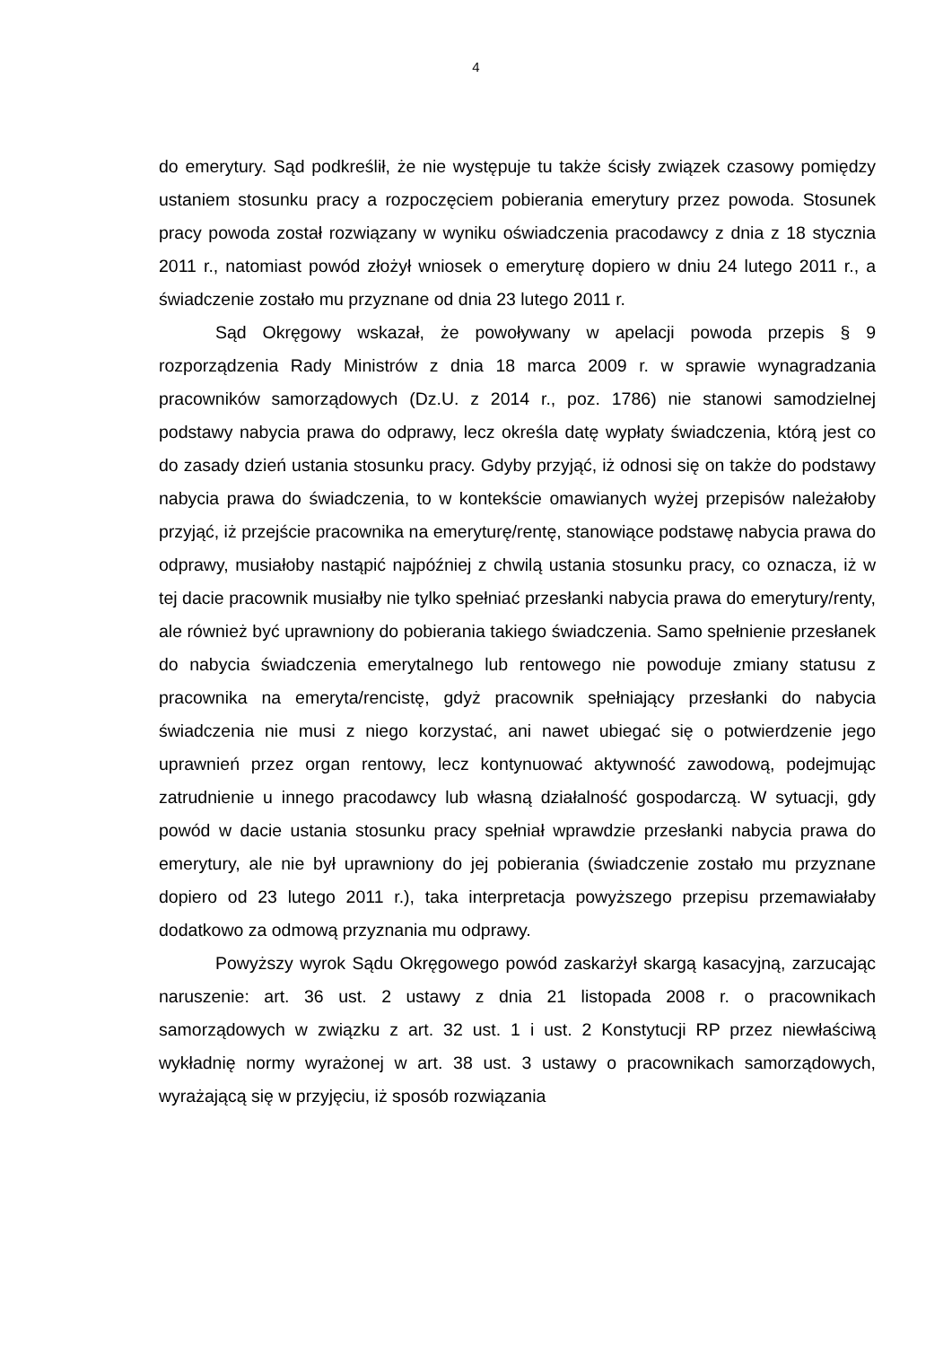4
do emerytury. Sąd podkreślił, że nie występuje tu także ścisły związek czasowy pomiędzy ustaniem stosunku pracy a rozpoczęciem pobierania emerytury przez powoda. Stosunek pracy powoda został rozwiązany w wyniku oświadczenia pracodawcy z dnia z 18 stycznia 2011 r., natomiast powód złożył wniosek o emeryturę dopiero w dniu 24 lutego 2011 r., a świadczenie zostało mu przyznane od dnia 23 lutego 2011 r.
Sąd Okręgowy wskazał, że powoływany w apelacji powoda przepis § 9 rozporządzenia Rady Ministrów z dnia 18 marca 2009 r. w sprawie wynagradzania pracowników samorządowych (Dz.U. z 2014 r., poz. 1786) nie stanowi samodzielnej podstawy nabycia prawa do odprawy, lecz określa datę wypłaty świadczenia, którą jest co do zasady dzień ustania stosunku pracy. Gdyby przyjąć, iż odnosi się on także do podstawy nabycia prawa do świadczenia, to w kontekście omawianych wyżej przepisów należałoby przyjąć, iż przejście pracownika na emeryturę/rentę, stanowiące podstawę nabycia prawa do odprawy, musiałoby nastąpić najpóźniej z chwilą ustania stosunku pracy, co oznacza, iż w tej dacie pracownik musiałby nie tylko spełniać przesłanki nabycia prawa do emerytury/renty, ale również być uprawniony do pobierania takiego świadczenia. Samo spełnienie przesłanek do nabycia świadczenia emerytalnego lub rentowego nie powoduje zmiany statusu z pracownika na emeryta/rencistę, gdyż pracownik spełniający przesłanki do nabycia świadczenia nie musi z niego korzystać, ani nawet ubiegać się o potwierdzenie jego uprawnień przez organ rentowy, lecz kontynuować aktywność zawodową, podejmując zatrudnienie u innego pracodawcy lub własną działalność gospodarczą. W sytuacji, gdy powód w dacie ustania stosunku pracy spełniał wprawdzie przesłanki nabycia prawa do emerytury, ale nie był uprawniony do jej pobierania (świadczenie zostało mu przyznane dopiero od 23 lutego 2011 r.), taka interpretacja powyższego przepisu przemawiałaby dodatkowo za odmową przyznania mu odprawy.
Powyższy wyrok Sądu Okręgowego powód zaskarżył skargą kasacyjną, zarzucając naruszenie: art. 36 ust. 2 ustawy z dnia 21 listopada 2008 r. o pracownikach samorządowych w związku z art. 32 ust. 1 i ust. 2 Konstytucji RP przez niewłaściwą wykładnię normy wyrażonej w art. 38 ust. 3 ustawy o pracownikach samorządowych, wyrażającą się w przyjęciu, iż sposób rozwiązania